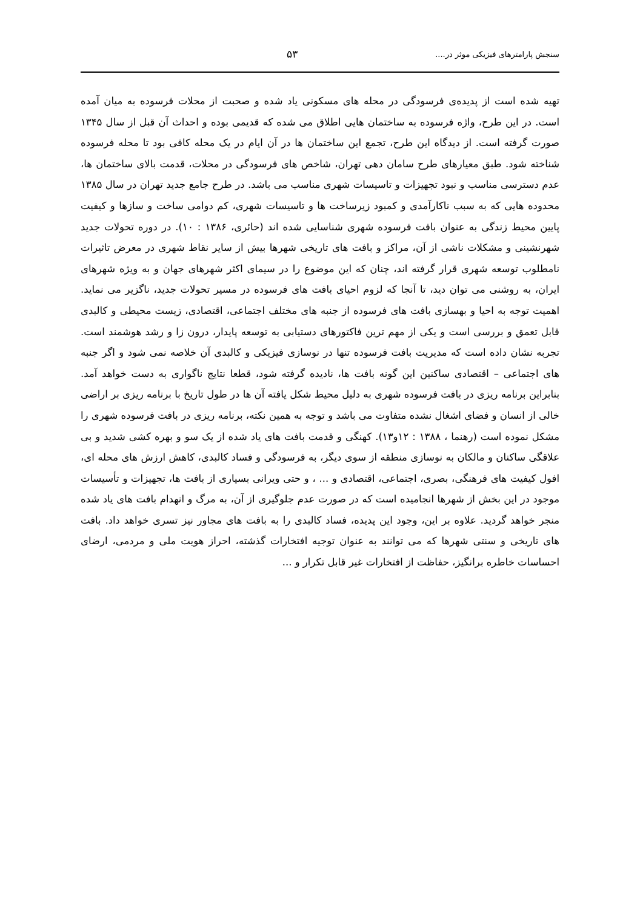سنجش پارامترهای فیزیکی موثر در.... ۵۳
تهیه شده است از پدیده‌ی فرسودگی در محله های مسکونی یاد شده و صحبت از محلات فرسوده به میان آمده است. در این طرح، واژه فرسوده به ساختمان هایی اطلاق می شده که قدیمی بوده و احداث آن قبل از سال ۱۳۴۵ صورت گرفته است. از دیدگاه این طرح، تجمع این ساختمان ها در آن ایام در یک محله کافی بود تا محله فرسوده شناخته شود. طبق معیارهای طرح سامان دهی تهران، شاخص های فرسودگی در محلات، قدمت بالای ساختمان ها، عدم دسترسی مناسب و نبود تجهیزات و تاسیسات شهری مناسب می باشد. در طرح جامع جدید تهران در سال ۱۳۸۵ محدوده هایی که به سبب ناکارآمدی و کمبود زیرساخت ها و تاسیسات شهری، کم دوامی ساخت و سازها و کیفیت پایین محیط زندگی به عنوان بافت فرسوده شهری شناسایی شده اند (حائری، ۱۳۸۶ : ۱۰). در دوره تحولات جدید شهرنشینی و مشکلات ناشی از آن، مراکز و بافت های تاریخی شهرها بیش از سایر نقاط شهری در معرض تاثیرات نامطلوب توسعه شهری قرار گرفته اند، چنان که این موضوع را در سیمای اکثر شهرهای جهان و به ویژه شهرهای ایران، به روشنی می توان دید، تا آنجا که لزوم احیای بافت های فرسوده در مسیر تحولات جدید، ناگزیر می نماید. اهمیت توجه به احیا و بهسازی بافت های فرسوده از جنبه های مختلف اجتماعی، اقتصادی، زیست محیطی و کالبدی قابل تعمق و بررسی است و یکی از مهم ترین فاکتورهای دستیابی به توسعه پایدار، درون زا و رشد هوشمند است. تجربه نشان داده است که مدیریت بافت فرسوده تنها در نوسازی فیزیکی و کالبدی آن خلاصه نمی شود و اگر جنبه های اجتماعی – اقتصادی ساکنین این گونه بافت ها، نادیده گرفته شود، قطعا نتایج ناگواری به دست خواهد آمد. بنابراین برنامه ریزی در بافت فرسوده شهری به دلیل محیط شکل یافته آن ها در طول تاریخ با برنامه ریزی بر اراضی خالی از انسان و فضای اشغال نشده متفاوت می باشد و توجه به همین نکته، برنامه ریزی در بافت فرسوده شهری را مشکل نموده است (رهنما ، ۱۳۸۸ : ۱۲و۱۳). کهنگی و قدمت بافت های یاد شده از یک سو و بهره کشی شدید و بی علاقگی ساکنان و مالکان به نوسازی منطقه از سوی دیگر، به فرسودگی و فساد کالبدی، کاهش ارزش های محله ای، افول کیفیت های فرهنگی، بصری، اجتماعی، اقتصادی و ... ، و حتی ویرانی بسیاری از بافت ها، تجهیزات و تأسیسات موجود در این بخش از شهرها انجامیده است که در صورت عدم جلوگیری از آن، به مرگ و انهدام بافت های یاد شده منجر خواهد گردید. علاوه بر این، وجود این پدیده، فساد کالبدی را به بافت های مجاور نیز تسری خواهد داد. بافت های تاریخی و سنتی شهرها که می توانند به عنوان توجیه افتخارات گذشته، احراز هویت ملی و مردمی، ارضای احساسات خاطره برانگیز، حفاظت از افتخارات غیر قابل تکرار و ...